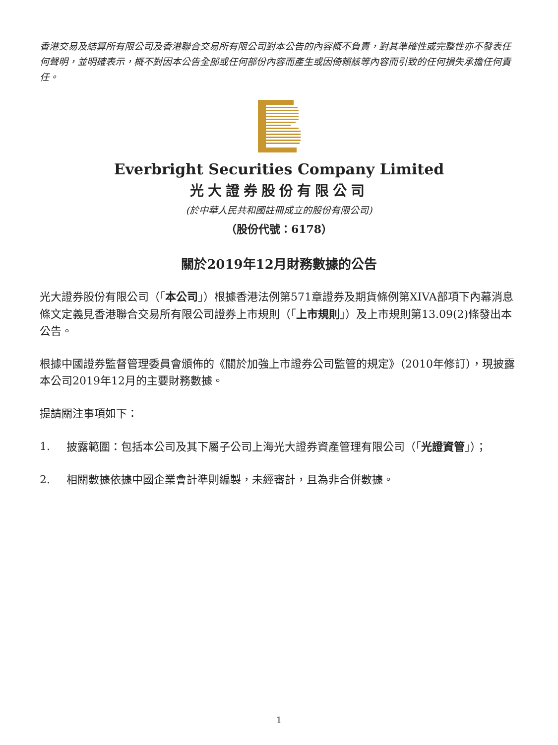香港交易及結算所有限公司及香港聯合交易所有限公司對本公告的內容概不負責，對其準確性或完整性亦不發表任何聲明，並明確表示，概不對因本公告全部或任何部份內容而產生或因倚賴該等內容而引致的任何損失承擔任何責任。
Everbright Securities Company Limited
光大證券股份有限公司
(於中華人民共和國註冊成立的股份有限公司)
（股份代號：6178）
關於2019年12月財務數據的公告
光大證券股份有限公司（「本公司」）根據香港法例第571章證券及期貨條例第XIVA部項下內幕消息條文定義見香港聯合交易所有限公司證券上市規則（「上市規則」）及上市規則第13.09(2)條發出本公告。
根據中國證券監督管理委員會頒佈的《關於加強上市證券公司監管的規定》（2010年修訂），現披露本公司2019年12月的主要財務數據。
提請關注事項如下：
1. 披露範圍：包括本公司及其下屬子公司上海光大證券資產管理有限公司（「光證資管」）；
2. 相關數據依據中國企業會計準則編製，未經審計，且為非合併數據。
1